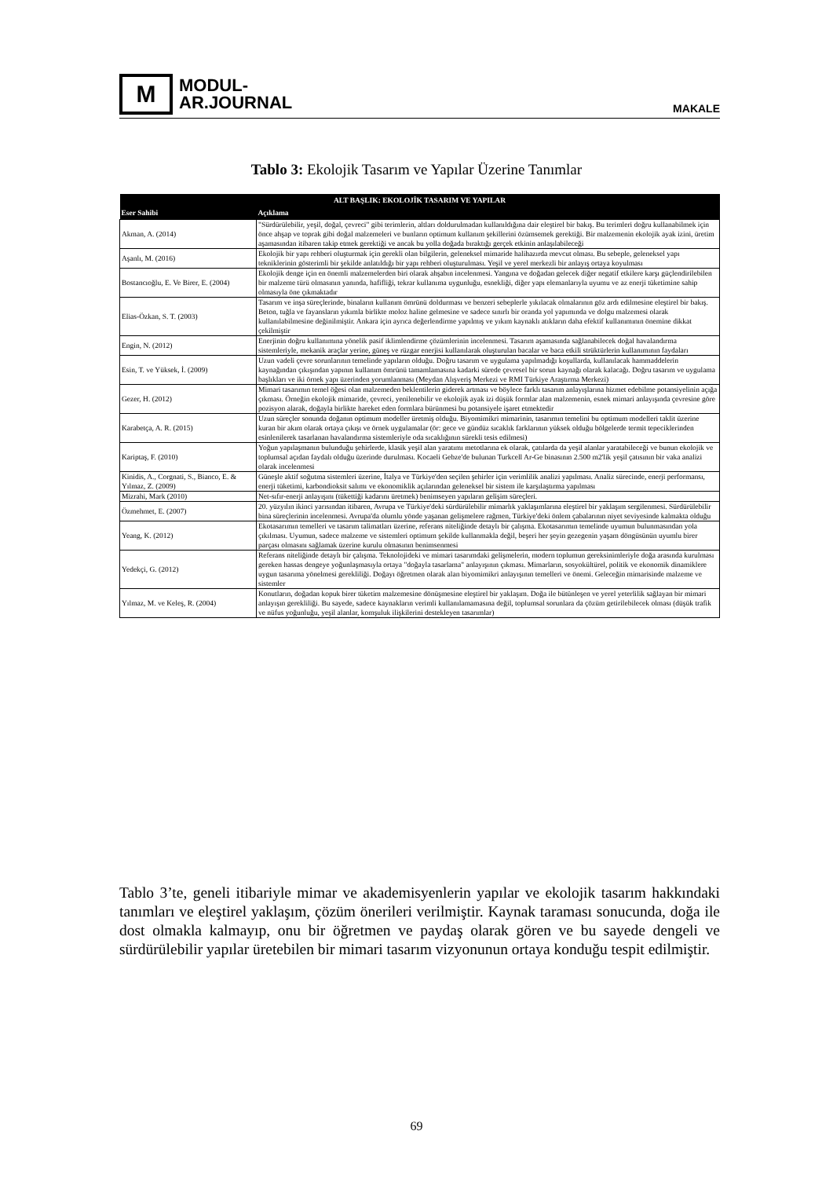M
MODUL-
AR.JOURNAL
MAKALE
Tablo 3: Ekolojik Tasarım ve Yapılar Üzerine Tanımlar
| ALT BAŞLIK: EKOLOJİK TASARIM VE YAPILAR | |
| --- | --- |
| Eser Sahibi | Açıklama |
| Akman, A. (2014) | "Sürdürülebilir, yeşil, doğal, çevreci" gibi terimlerin, altları doldurulmadan kullanıldığına dair eleştirel bir bakış. Bu terimleri doğru kullanabilmek için önce ahşap ve toprak gibi doğal malzemeleri ve bunların optimum kullanım şekillerini özümsemek gerektiği. Bir malzemenin ekolojik ayak izini, üretim aşamasından itibaren takip etmek gerektiği ve ancak bu yolla doğada bıraktığı gerçek etkinin anlaşılabileceği |
| Aşanlı, M. (2016) | Ekolojik bir yapı rehberi oluşturmak için gerekli olan bilgilerin, geleneksel mimaride halihazırda mevcut olması. Bu sebeple, geleneksel yapı tekniklerinin gösterimli bir şekilde anlatıldığı bir yapı rehberi oluşturulması. Yeşil ve yerel merkezli bir anlayış ortaya koyulması |
| Bostancıoğlu, E. Ve Birer, E. (2004) | Ekolojik denge için en önemli malzemelerden biri olarak ahşabın incelenmesi. Yangına ve doğadan gelecek diğer negatif etkilere karşı güçlendirilebilen bir malzeme türü olmasının yanında, hafifliği, tekrar kullanıma uygunluğu, esnekliği, diğer yapı elemanlarıyla uyumu ve az enerji tüketimine sahip olmasıyla öne çıkmaktadır |
| Elias-Özkan, S. T. (2003) | Tasarım ve inşa süreçlerinde, binaların kullanım ömrünü doldurması ve benzeri sebeplerle yıkılacak olmalarının göz ardı edilmesine eleştirel bir bakış. Beton, tuğla ve fayansların yıkımla birlikte moloz haline gelmesine ve sadece sınırlı bir oranda yol yapımında ve dolgu malzemesi olarak kullanılabilmesine değinilmiştir. Ankara için ayrıca değerlendirme yapılmış ve yıkım kaynaklı atıkların daha efektif kullanımının önemine dikkat çekilmiştir |
| Engin, N. (2012) | Enerjinin doğru kullanımına yönelik pasif iklimlendirme çözümlerinin incelenmesi. Tasarım aşamasında sağlanabilecek doğal havalandırma sistemleriyle, mekanik araçlar yerine, güneş ve rüzgar enerjisi kullanılarak oluşturulan bacalar ve baca etkili strüktürlerin kullanımının faydaları |
| Esin, T. ve Yüksek, İ. (2009) | Uzun vadeli çevre sorunlarının temelinde yapıların olduğu. Doğru tasarım ve uygulama yapılmadığı koşullarda, kullanılacak hammaddelerin kaynağından çıkışından yapının kullanım ömrünü tamamlamasına kadarki sürede çevresel bir sorun kaynağı olarak kalacağı. Doğru tasarım ve uygulama başlıkları ve iki örnek yapı üzerinden yorumlanması (Meydan Alışveriş Merkezi ve RMI Türkiye Araştırma Merkezi) |
| Gezer, H. (2012) | Mimari tasarımın temel öğesi olan malzemeden beklentilerin giderek artması ve böylece farklı tasarım anlayışlarına hizmet edebilme potansiyelinin açığa çıkması. Örneğin ekolojik mimaride, çevreci, yenilenebilir ve ekolojik ayak izi düşük formlar alan malzemenin, esnek mimari anlayışında çevresine göre pozisyon alarak, doğayla birlikte hareket eden formlara bürünmesi bu potansiyele işaret etmektedir |
| Karabetça, A. R. (2015) | Uzun süreçler sonunda doğanın optimum modeller üretmiş olduğu. Biyomimikri mimarinin, tasarımın temelini bu optimum modelleri taklit üzerine kuran bir akım olarak ortaya çıkışı ve örnek uygulamalar (ör: gece ve gündüz sıcaklık farklarının yüksek olduğu bölgelerde termit tepeciklerinden esinlenilerek tasarlanan havalandırma sistemleriyle oda sıcaklığının sürekli tesis edilmesi) |
| Kariptaş, F. (2010) | Yoğun yapılaşmanın bulunduğu şehirlerde, klasik yeşil alan yaratımı metotlarına ek olarak, çatılarda da yeşil alanlar yaratabileceği ve bunun ekolojik ve toplumsal açıdan faydalı olduğu üzerinde durulması. Kocaeli Gebze'de bulunan Turkcell Ar-Ge binasının 2.500 m2'lik yeşil çatısının bir vaka analizi olarak incelenmesi |
| Kinidis, A., Corgnati, S., Bianco, E. & Yılmaz, Z. (2009) | Güneşle aktif soğutma sistemleri üzerine, İtalya ve Türkiye'den seçilen şehirler için verimlilik analizi yapılması. Analiz sürecinde, enerji performansı, enerji tüketimi, karbondioksit salımı ve ekonomiklik açılarından geleneksel bir sistem ile karşılaştırma yapılması |
| Mizrahi, Mark (2010) | Net-sıfır-enerji anlayışını (tükettiği kadarını üretmek) benimseyen yapıların gelişim süreçleri. |
| Özmehmet, E. (2007) | 20. yüzyılın ikinci yarısından itibaren, Avrupa ve Türkiye'deki sürdürülebilir mimarlık yaklaşımlarına eleştirel bir yaklaşım sergilenmesi. Sürdürülebilir bina süreçlerinin incelenmesi. Avrupa'da olumlu yönde yaşanan gelişmelere rağmen, Türkiye'deki önlem çabalarının niyet seviyesinde kalmakta olduğu |
| Yeang, K. (2012) | Ekotasarımın temelleri ve tasarım talimatları üzerine, referans niteliğinde detaylı bir çalışma. Ekotasarımın temelinde uyumun bulunmasından yola çıkılması. Uyumun, sadece malzeme ve sistemleri optimum şekilde kullanmakla değil, beşeri her şeyin gezegenin yaşam döngüsünün uyumlu birer parçası olmasını sağlamak üzerine kurulu olmasının benimsenmesi |
| Yedekçi, G. (2012) | Referans niteliğinde detaylı bir çalışma. Teknolojideki ve mimari tasarımdaki gelişmelerin, modern toplumun gereksinimleriyle doğa arasında kurulması gereken hassas dengeye yoğunlaşmasıyla ortaya "doğayla tasarlama" anlayışının çıkması. Mimarların, sosyokültürel, politik ve ekonomik dinamiklere uygun tasarıma yönelmesi gerekliliği. Doğayı öğretmen olarak alan biyomimikri anlayışının temelleri ve önemi. Geleceğin mimarisinde malzeme ve sistemler |
| Yılmaz, M. ve Keleş, R. (2004) | Konutların, doğadan kopuk birer tüketim malzemesine dönüşmesine eleştirel bir yaklaşım. Doğa ile bütünleşen ve yerel yeterlilik sağlayan bir mimari anlayışın gerekliliği. Bu sayede, sadece kaynakların verimli kullanılamamasına değil, toplumsal sorunlara da çözüm getirilebilecek olması (düşük trafik ve nüfus yoğunluğu, yeşil alanlar, komşuluk ilişkilerini destekleyen tasarımlar) |
Tablo 3’te, geneli itibariyle mimar ve akademisyenlerin yapılar ve ekolojik tasarım hakkındaki tanımları ve eleştirel yaklaşım, çözüm önerileri verilmiştir. Kaynak taraması sonucunda, doğa ile dost olmakla kalmayıp, onu bir öğretmen ve paydaş olarak gören ve bu sayede dengeli ve sürdürülebilir yapılar üretebilen bir mimari tasarım vizyonunun ortaya konduğu tespit edilmiştir.
69